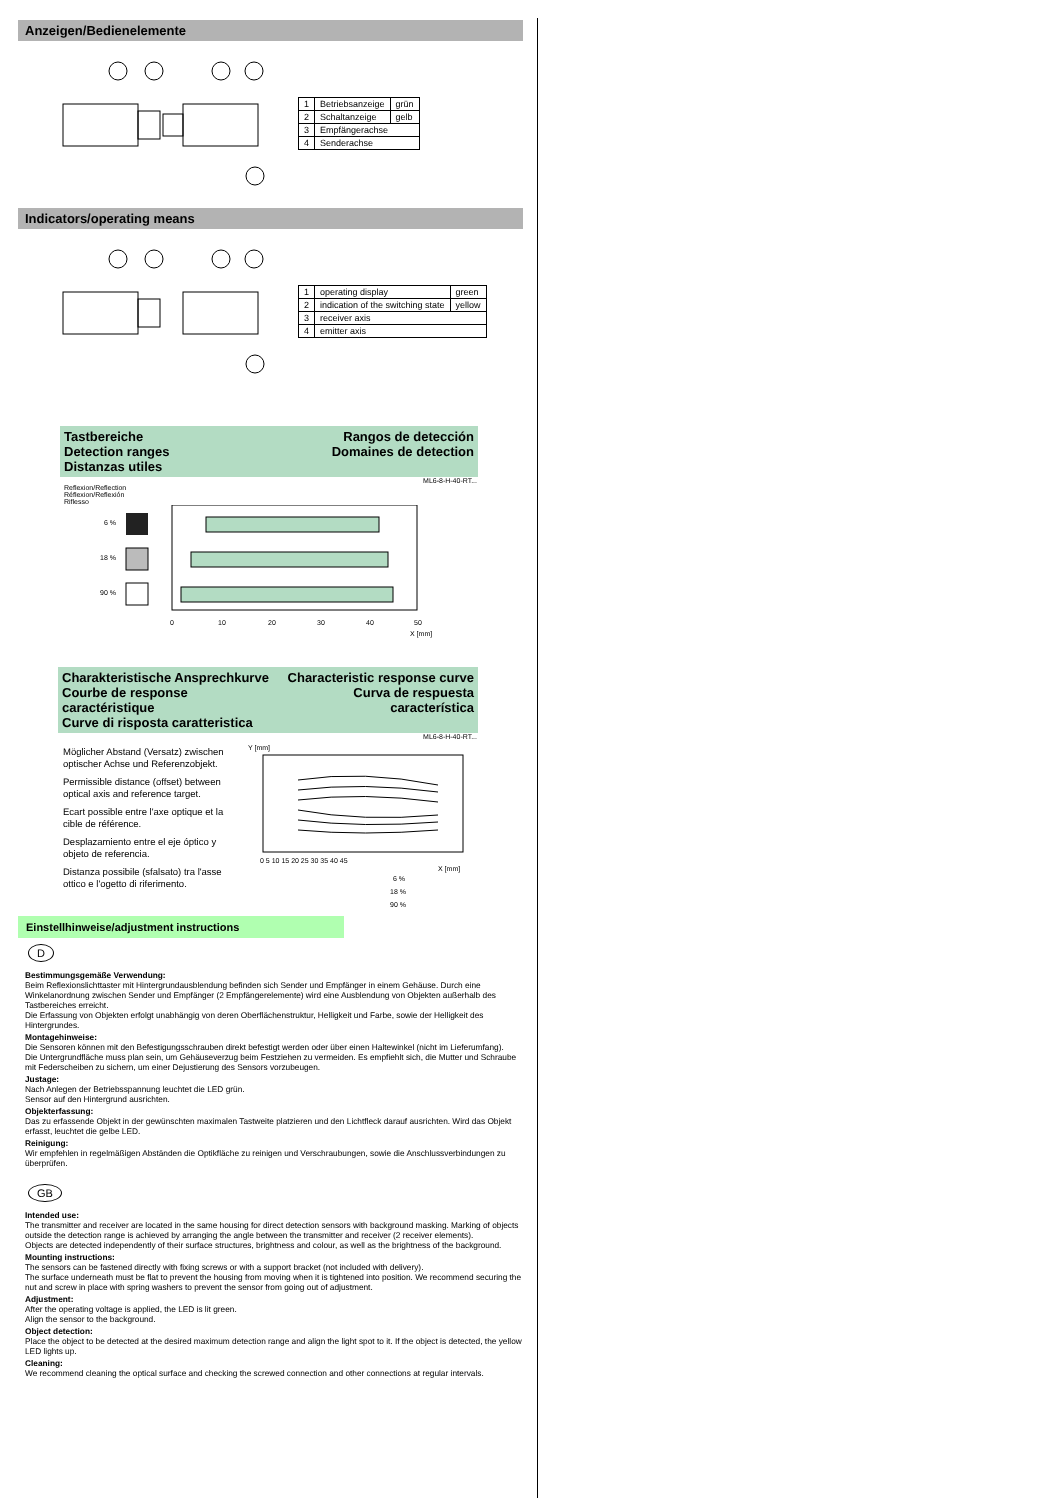Anzeigen/Bedienelemente
| 1 | Betriebsanzeige | grün |
| 2 | Schaltanzeige | gelb |
| 3 | Empfängerachse | |
| 4 | Senderachse | |
Indicators/operating means
| 1 | operating display | green |
| 2 | indication of the switching state | yellow |
| 3 | receiver axis | |
| 4 | emitter axis | |
Tastbereiche
Detection ranges
Distanzas utiles
Rangos de detección
Domaines de detection
ML6-8-H-40-RT...
Reflexion/Reflection
Réflexion/Reflexión
Riflesso
6 %
18 %
90 %
0
10
20
30
40
50
X [mm]
Charakteristische Ansprechkurve
Courbe de response caractéristique
Curve di risposta caratteristica
Characteristic response curve
Curva de respuesta característica
ML6-8-H-40-RT...
Möglicher Abstand (Versatz) zwischen optischer Achse und Referenzobjekt.
Permissible distance (offset) between optical axis and reference target.
Ecart possible entre l'axe optique et la cible de référence.
Desplazamiento entre el eje óptico y objeto de referencia.
Distanza possibile (sfalsato) tra l'asse ottico e l'ogetto di riferimento.
Y [mm]
0 5 10 15 20 25 30 35 40 45
X [mm]
6 %
18 %
90 %
Einstellhinweise/adjustment instructions
D
Bestimmungsgemäße Verwendung:
Beim Reflexionslichttaster mit Hintergrundausblendung befinden sich Sender und Empfänger in einem Gehäuse. Durch eine Winkelanordnung zwischen Sender und Empfänger (2 Empfängerelemente) wird eine Ausblendung von Objekten außerhalb des Tastbereiches erreicht.
Die Erfassung von Objekten erfolgt unabhängig von deren Oberflächenstruktur, Helligkeit und Farbe, sowie der Helligkeit des Hintergrundes.
Montagehinweise:
Die Sensoren können mit den Befestigungsschrauben direkt befestigt werden oder über einen Haltewinkel (nicht im Lieferum­fang).
Die Untergrundfläche muss plan sein, um Gehäuseverzug beim Festziehen zu vermeiden. Es empfiehlt sich, die Mutter und Schraube mit Federscheiben zu sichern, um einer Dejustierung des Sensors vorzubeugen.
Justage:
Nach Anlegen der Betriebsspannung leuchtet die LED grün.
Sensor auf den Hintergrund ausrichten.
Objekterfassung:
Das zu erfassende Objekt in der gewünschten maximalen Tastweite platzieren und den Lichtfleck darauf ausrichten. Wird das Objekt erfasst, leuchtet die gelbe LED.
Reinigung:
Wir empfehlen in regelmäßigen Abständen die Optikfläche zu reinigen und Verschraubungen, sowie die Anschlussverbindun­gen zu überprüfen.
GB
Intended use:
The transmitter and receiver are located in the same housing for direct detection sensors with background masking. Marking of objects outside the detection range is achieved by arranging the angle between the transmitter and receiver (2 receiver ele­ments).
Objects are detected independently of their surface structures, brightness and colour, as well as the brightness of the back­ground.
Mounting instructions:
The sensors can be fastened directly with fixing screws or with a support bracket (not included with delivery).
The surface underneath must be flat to prevent the housing from moving when it is tightened into position. We recommend se­curing the nut and screw in place with spring washers to prevent the sensor from going out of adjustment.
Adjustment:
After the operating voltage is applied, the LED is lit green.
Align the sensor to the background.
Object detection:
Place the object to be detected at the desired maximum detection range and align the light spot to it. If the object is detected, the yellow LED lights up.
Cleaning:
We recommend cleaning the optical surface and checking the screwed connection and other connections at regular intervals.